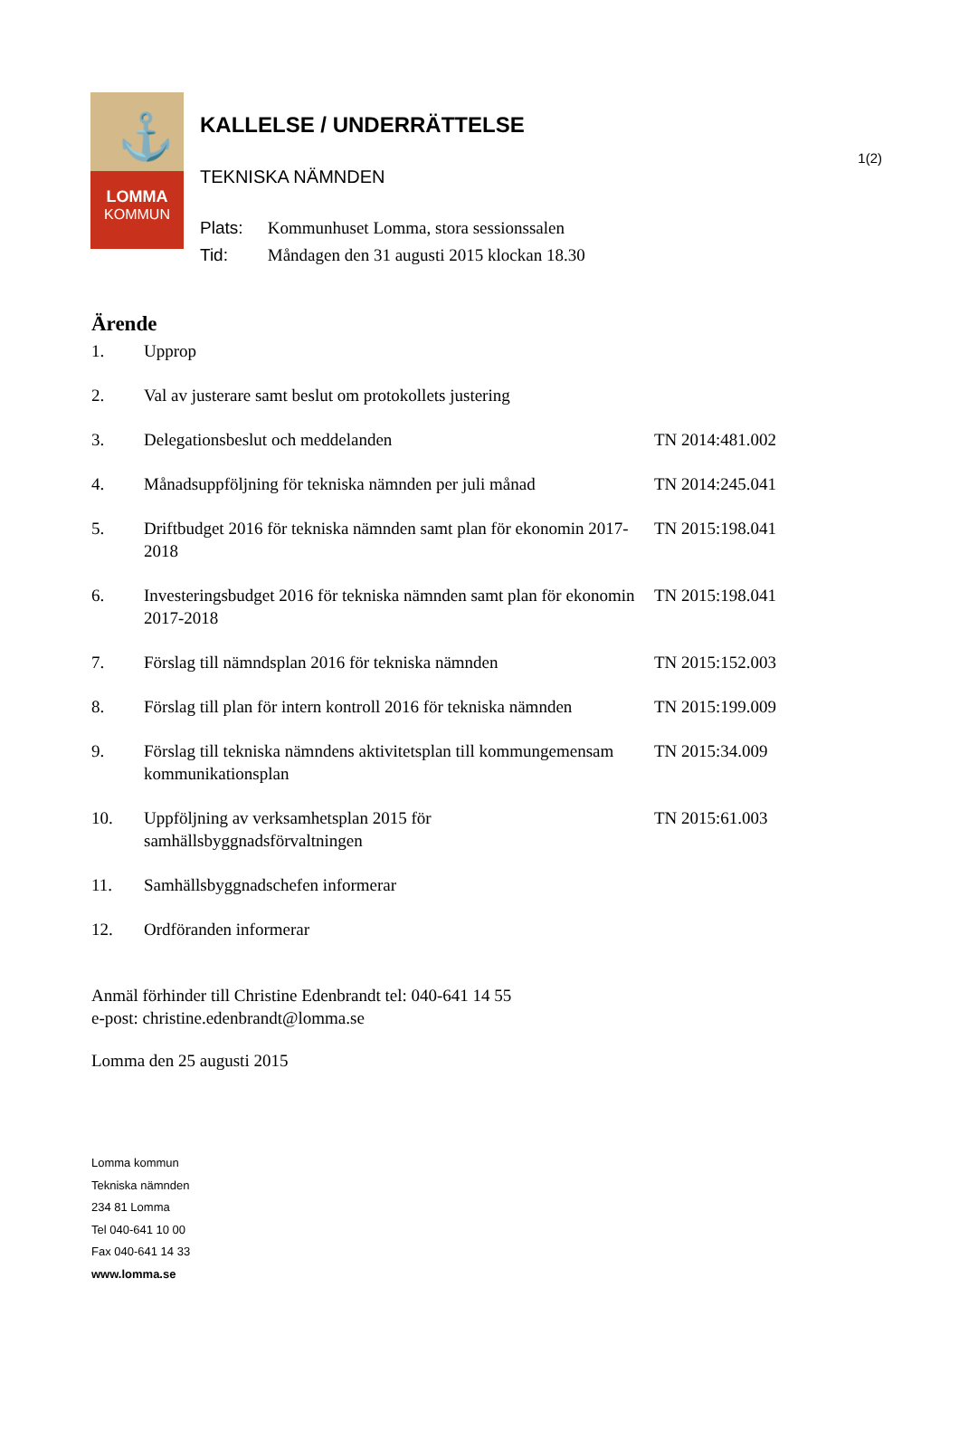1(2)
⚓
LOMMA
KOMMUN
KALLELSE / UNDERRÄTTELSE
TEKNISKA NÄMNDEN
Plats: Kommunhuset Lomma, stora sessionssalen
Tid: Måndagen den 31 augusti 2015 klockan 18.30
Ärende
1. Upprop
2. Val av justerare samt beslut om protokollets justering
3. Delegationsbeslut och meddelanden TN 2014:481.002
4. Månadsuppföljning för tekniska nämnden per juli månad
TN 2014:245.041
5. Driftbudget 2016 för tekniska nämnden samt plan för ekonomin 2017-2018
TN 2015:198.041
6. Investeringsbudget 2016 för tekniska nämnden samt plan för ekonomin 2017-2018
TN 2015:198.041
7. Förslag till nämndsplan 2016 för tekniska nämnden TN 2015:152.003
8. Förslag till plan för intern kontroll 2016 för tekniska nämnden
TN 2015:199.009
9. Förslag till tekniska nämndens aktivitetsplan till kommungemensam kommunikationsplan
TN 2015:34.009
10. Uppföljning av verksamhetsplan 2015 för samhällsbyggnadsförvaltningen
TN 2015:61.003
11. Samhällsbyggnadschefen informerar
12. Ordföranden informerar
Anmäl förhinder till Christine Edenbrandt tel: 040-641 14 55
e-post: christine.edenbrandt@lomma.se
Lomma den 25 augusti 2015
Lomma kommun
Tekniska nämnden
234 81 Lomma
Tel 040-641 10 00
Fax 040-641 14 33
www.lomma.se